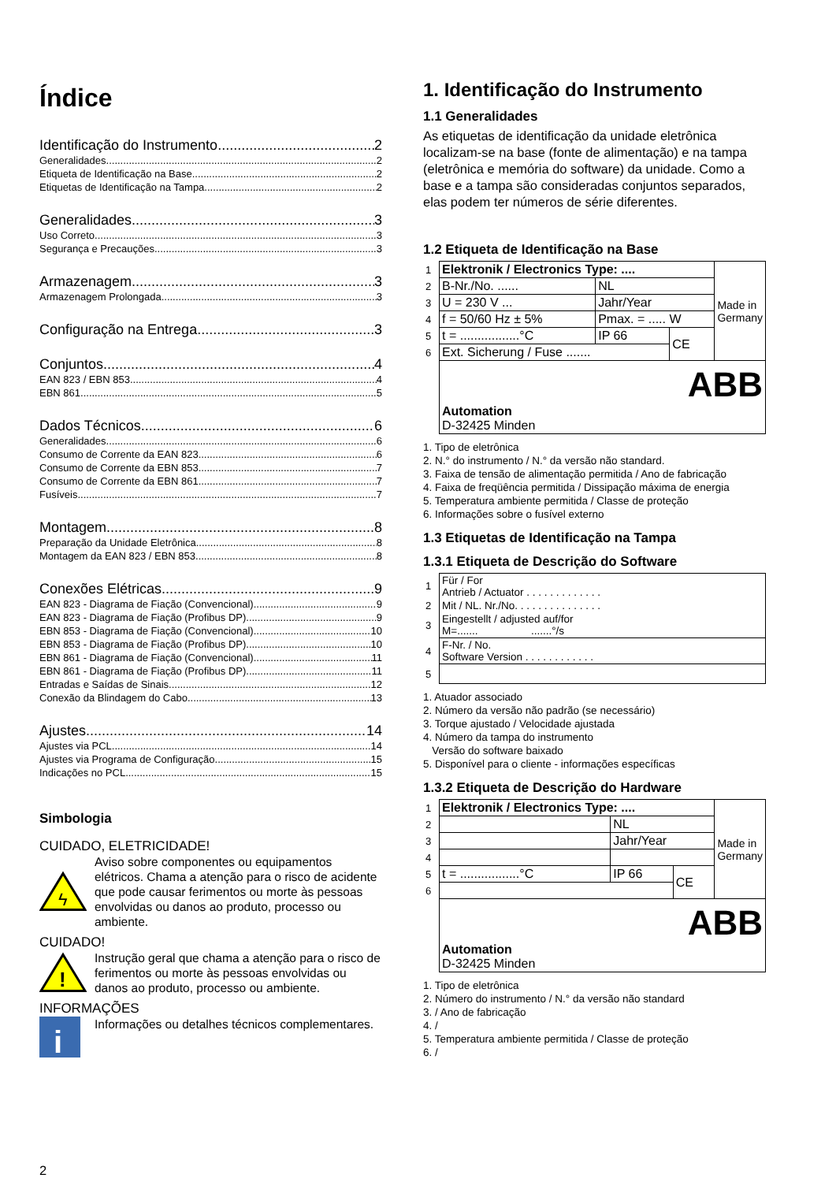Índice
Identificação do Instrumento 2
Generalidades 2
Etiqueta de Identificação na Base 2
Etiquetas de Identificação na Tampa 2
Generalidades 3
Uso Correto 3
Segurança e Precauções 3
Armazenagem 3
Armazenagem Prolongada 3
Configuração na Entrega 3
Conjuntos 4
EAN 823 / EBN 853 4
EBN 861 5
Dados Técnicos 6
Generalidades 6
Consumo de Corrente da EAN 823 6
Consumo de Corrente da EBN 853 7
Consumo de Corrente da EBN 861 7
Fusíveis 7
Montagem 8
Preparação da Unidade Eletrônica 8
Montagem da EAN 823 / EBN 853 8
Conexões Elétricas 9
EAN 823 - Diagrama de Fiação (Convencional) 9
EAN 823 - Diagrama de Fiação (Profibus DP) 9
EBN 853 - Diagrama de Fiação (Convencional) 10
EBN 853 - Diagrama de Fiação (Profibus DP) 10
EBN 861 - Diagrama de Fiação (Convencional) 11
EBN 861 - Diagrama de Fiação (Profibus DP) 11
Entradas e Saídas de Sinais 12
Conexão da Blindagem do Cabo 13
Ajustes 14
Ajustes via PCL 14
Ajustes via Programa de Configuração 15
Indicações no PCL 15
Simbologia
CUIDADO, ELETRICIDADE!
ϟ
Aviso sobre componentes ou equipamentos elétricos. Chama a atenção para o risco de acidente que pode causar ferimentos ou morte às pessoas envolvidas ou danos ao produto, processo ou ambiente.
CUIDADO!
!
Instrução geral que chama a atenção para o risco de ferimentos ou morte às pessoas envolvidas ou danos ao produto, processo ou ambiente.
INFORMAÇÕES
i
Informações ou detalhes técnicos complementares.
2
1. Identificação do Instrumento
1.1 Generalidades
As etiquetas de identificação da unidade eletrônica localizam-se na base (fonte de alimentação) e na tampa (eletrônica e memória do software) da unidade. Como a base e a tampa são consideradas conjuntos separados, elas podem ter números de série diferentes.
1.2 Etiqueta de Identificação na Base
| 1 | Elektronik / Electronics Type: .... | | | Made in Germany |
| 2 | B-Nr./No. ...... | NL | | |
| 3 | U = 230 V ... | Jahr/Year | | |
| 4 | f = 50/60 Hz ± 5% | Pmax. = ..... W | | |
| 5 | t = .................°C | IP 66 | CE | |
| 6 | Ext. Sicherung / Fuse ....... | | | |
| | ABB Automation D-32425 Minden | | | |
1. Tipo de eletrônica
2. N.° do instrumento / N.° da versão não standard.
3. Faixa de tensão de alimentação permitida / Ano de fabricação
4. Faixa de freqüência permitida / Dissipação máxima de energia
5. Temperatura ambiente permitida / Classe de proteção
6. Informações sobre o fusível externo
1.3 Etiquetas de Identificação na Tampa
1.3.1 Etiqueta de Descrição do Software
| 1 | Für / For Antrieb / Actuator . . . . . . . . . . . . . |
| 2 | Mit / NL. Nr./No. . . . . . . . . . . . . . . |
| 3 | Eingestellt / adjusted auf/for M=....... .......°/s |
| 4 | F-Nr. / No. Software Version . . . . . . . . . . . . |
| 5 | |
1. Atuador associado
2. Número da versão não padrão (se necessário)
3. Torque ajustado / Velocidade ajustada
4. Número da tampa do instrumento
Versão do software baixado
5. Disponível para o cliente - informações específicas
1.3.2 Etiqueta de Descrição do Hardware
| 1 | Elektronik / Electronics Type: .... | | | Made in Germany |
| 2 | | NL | | |
| 3 | | Jahr/Year | | |
| 4 | | | | |
| 5 | t = .................°C | IP 66 | CE | |
| 6 | | | | |
| | ABB Automation D-32425 Minden | | | |
1. Tipo de eletrônica
2. Número do instrumento / N.° da versão não standard
3. / Ano de fabricação
4. /
5. Temperatura ambiente permitida / Classe de proteção
6. /